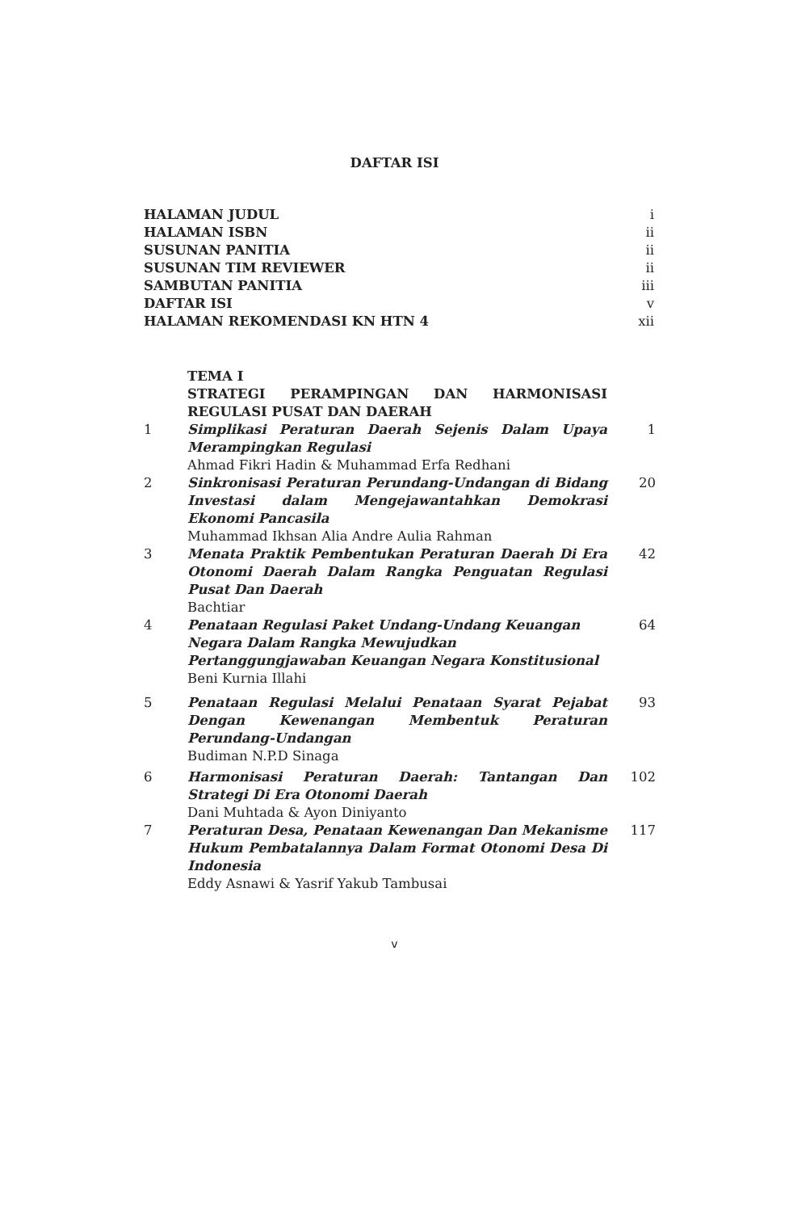DAFTAR ISI
HALAMAN JUDUL i
HALAMAN ISBN ii
SUSUNAN PANITIA ii
SUSUNAN TIM REVIEWER ii
SAMBUTAN PANITIA iii
DAFTAR ISI v
HALAMAN REKOMENDASI KN HTN 4 xii
| | TEMA I STRATEGI PERAMPINGAN DAN HARMONISASI REGULASI PUSAT DAN DAERAH | |
| 1 | Simplikasi Peraturan Daerah Sejenis Dalam Upaya Merampingkan Regulasi Ahmad Fikri Hadin & Muhammad Erfa Redhani | 1 |
| 2 | Sinkronisasi Peraturan Perundang-Undangan di Bidang Investasi dalam Mengejawantahkan Demokrasi Ekonomi Pancasila Muhammad Ikhsan Alia Andre Aulia Rahman | 20 |
| 3 | Menata Praktik Pembentukan Peraturan Daerah Di Era Otonomi Daerah Dalam Rangka Penguatan Regulasi Pusat Dan Daerah Bachtiar | 42 |
| 4 | Penataan Regulasi Paket Undang-Undang Keuangan Negara Dalam Rangka Mewujudkan Pertanggungjawaban Keuangan Negara Konstitusional Beni Kurnia Illahi | 64 |
| 5 | Penataan Regulasi Melalui Penataan Syarat Pejabat Dengan Kewenangan Membentuk Peraturan Perundang-Undangan Budiman N.P.D Sinaga | 93 |
| 6 | Harmonisasi Peraturan Daerah: Tantangan Dan Strategi Di Era Otonomi Daerah Dani Muhtada & Ayon Diniyanto | 102 |
| 7 | Peraturan Desa, Penataan Kewenangan Dan Mekanisme Hukum Pembatalannya Dalam Format Otonomi Desa Di Indonesia Eddy Asnawi & Yasrif Yakub Tambusai | 117 |
v